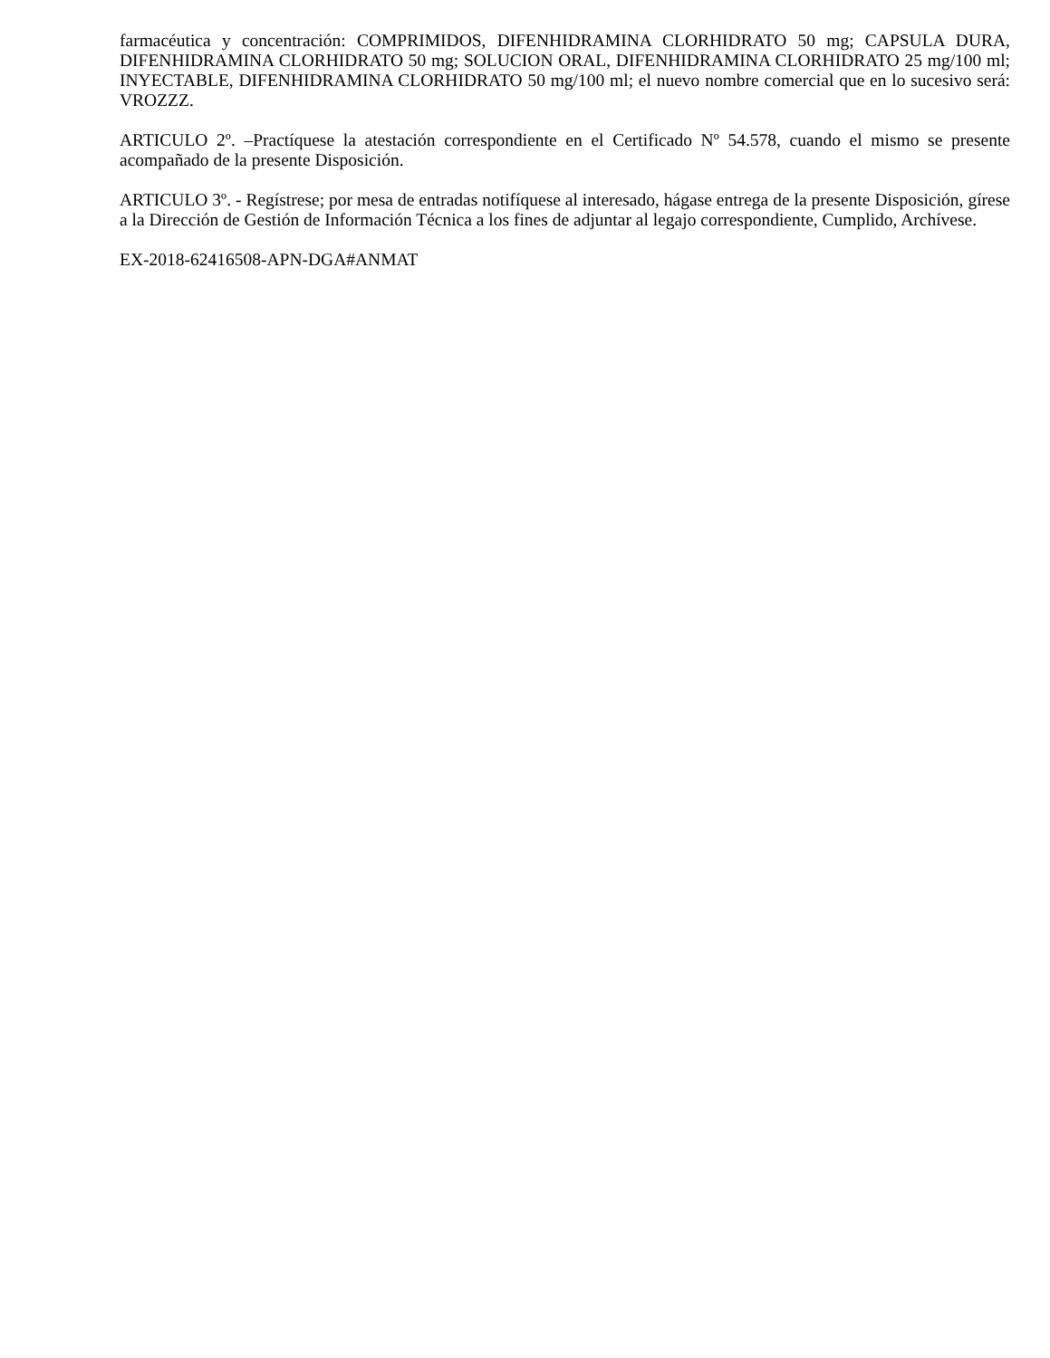farmacéutica y concentración: COMPRIMIDOS, DIFENHIDRAMINA CLORHIDRATO 50 mg; CAPSULA DURA, DIFENHIDRAMINA CLORHIDRATO 50 mg; SOLUCION ORAL, DIFENHIDRAMINA CLORHIDRATO 25 mg/100 ml; INYECTABLE, DIFENHIDRAMINA CLORHIDRATO 50 mg/100 ml; el nuevo nombre comercial que en lo sucesivo será: VROZZZ.
ARTICULO 2º. –Practíquese la atestación correspondiente en el Certificado Nº 54.578, cuando el mismo se presente acompañado de la presente Disposición.
ARTICULO 3º. - Regístrese; por mesa de entradas notifíquese al interesado, hágase entrega de la presente Disposición, gírese a la Dirección de Gestión de Información Técnica a los fines de adjuntar al legajo correspondiente, Cumplido, Archívese.
EX-2018-62416508-APN-DGA#ANMAT